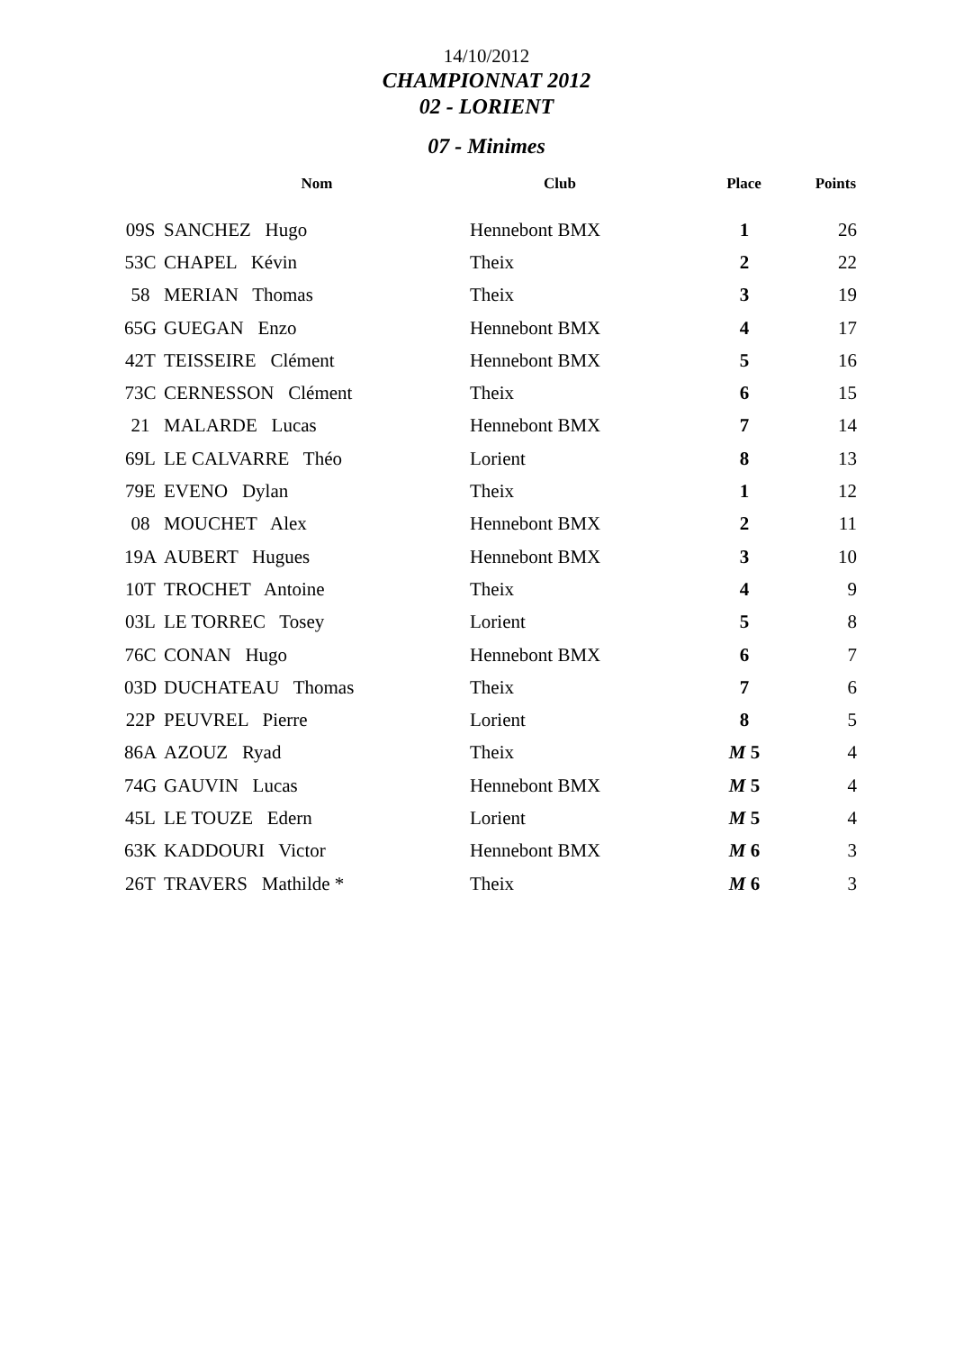14/10/2012
CHAMPIONNAT 2012
02 - LORIENT
07 - Minimes
| | Nom | Club | Place | Points |
| --- | --- | --- | --- | --- |
| 09S | SANCHEZ Hugo | Hennebont BMX | 1 | 26 |
| 53C | CHAPEL Kévin | Theix | 2 | 22 |
| 58 | MERIAN Thomas | Theix | 3 | 19 |
| 65G | GUEGAN Enzo | Hennebont BMX | 4 | 17 |
| 42T | TEISSEIRE Clément | Hennebont BMX | 5 | 16 |
| 73C | CERNESSON Clément | Theix | 6 | 15 |
| 21 | MALARDE Lucas | Hennebont BMX | 7 | 14 |
| 69L | LE CALVARRE Théo | Lorient | 8 | 13 |
| 79E | EVENO Dylan | Theix | 1 | 12 |
| 08 | MOUCHET Alex | Hennebont BMX | 2 | 11 |
| 19A | AUBERT Hugues | Hennebont BMX | 3 | 10 |
| 10T | TROCHET Antoine | Theix | 4 | 9 |
| 03L | LE TORREC Tosey | Lorient | 5 | 8 |
| 76C | CONAN Hugo | Hennebont BMX | 6 | 7 |
| 03D | DUCHATEAU Thomas | Theix | 7 | 6 |
| 22P | PEUVREL Pierre | Lorient | 8 | 5 |
| 86A | AZOUZ Ryad | Theix | M 5 | 4 |
| 74G | GAUVIN Lucas | Hennebont BMX | M 5 | 4 |
| 45L | LE TOUZE Edern | Lorient | M 5 | 4 |
| 63K | KADDOURI Victor | Hennebont BMX | M 6 | 3 |
| 26T | TRAVERS Mathilde * | Theix | M 6 | 3 |